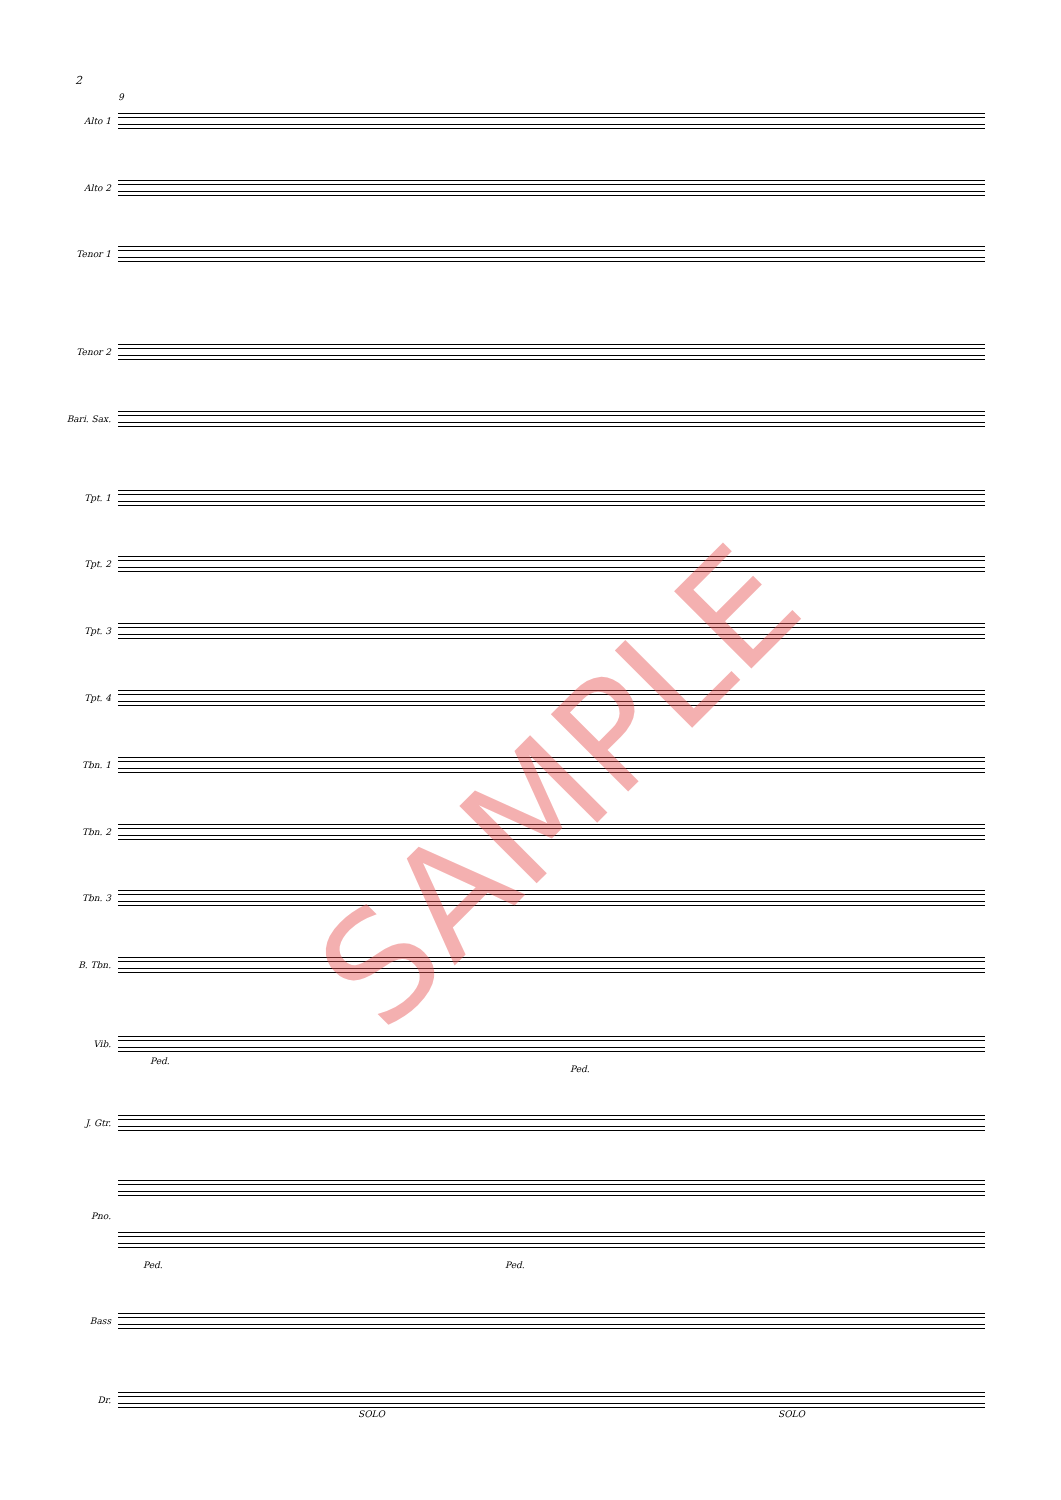2
9
Alto 1
Alto 2
Tenor 1
Tenor 2
Bari. Sax.
Tpt. 1
Tpt. 2
Tpt. 3
Tpt. 4
Tbn. 1
Tbn. 2
Tbn. 3
B. Tbn.
Vib.
Ped.
Ped.
J. Gtr.
Pno.
Ped. Ped.
Bass
Dr.
SOLO SOLO
SAMPLE